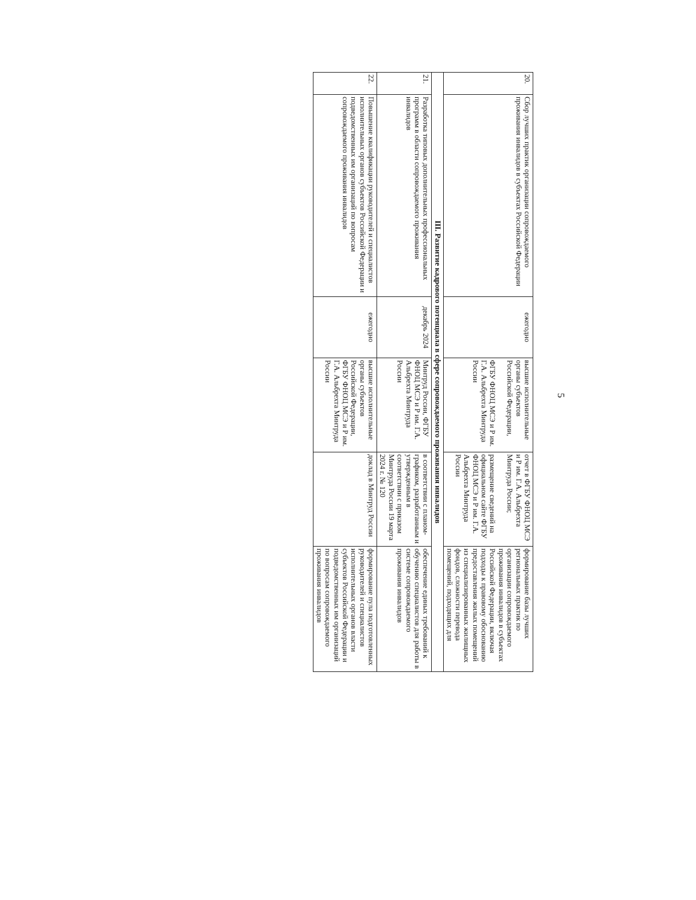5
| 20. | Сбор лучших практик организации сопровождаемого проживания инвалидов в субъектах Российской Федерации | ежегодно | высшие исполнительные органы субъектов Российской Федерации, ФГБУ ФНОЦ МСЭ и Р им. Г.А. Альбрехта Минтруда России | отчет в ФГБУ ФНОЦ МСЭ и Р им. Г.А. Альбрехта Минтруда России; размещение сведений на официальном сайте ФГБУ ФНОЦ МСЭ и Р им. Г.А. Альбрехта Минтруда России | формирование базы лучших региональных практик по организации сопровождаемого проживания инвалидов в субъектах Российской Федерации, включая подходы к правовому обоснованию предоставления жилых помещений из специализированных жилищных фондов, сложности перевода помещений, подходящих для |
| III. Развитие кадрового потенциала в сфере сопровождаемого проживания инвалидов | | | | | |
| 21. | Разработка типовых дополнительных профессиональных программ в области сопровождаемого проживания инвалидов | декабрь 2024 | Минтруд России, ФГБУ ФНОЦ МСЭ и Р им. Г.А. Альбрехта Минтруда России | в соответствии с планом-графиком, разработанным и утвержденным в соответствии с приказом Минтруда России 19 марта 2024 г. № 120 | обеспечение единых требований к обучению специалистов для работы в системе сопровождаемого проживания инвалидов |
| 22. | Повышение квалификации руководителей и специалистов исполнительных органов субъектов Российской Федерации и подведомственных им организаций по вопросам сопровождаемого проживания инвалидов | ежегодно | высшие исполнительные органы субъектов Российской Федерации, ФГБУ ФНОЦ МСЭ и Р им. Г.А. Альбрехта Минтруда России | доклад в Минтруд России | формирование пула подготовленных руководителей и специалистов исполнительных органов власти субъектов Российской Федерации и подведомственных им организаций по вопросам сопровождаемого проживания инвалидов |